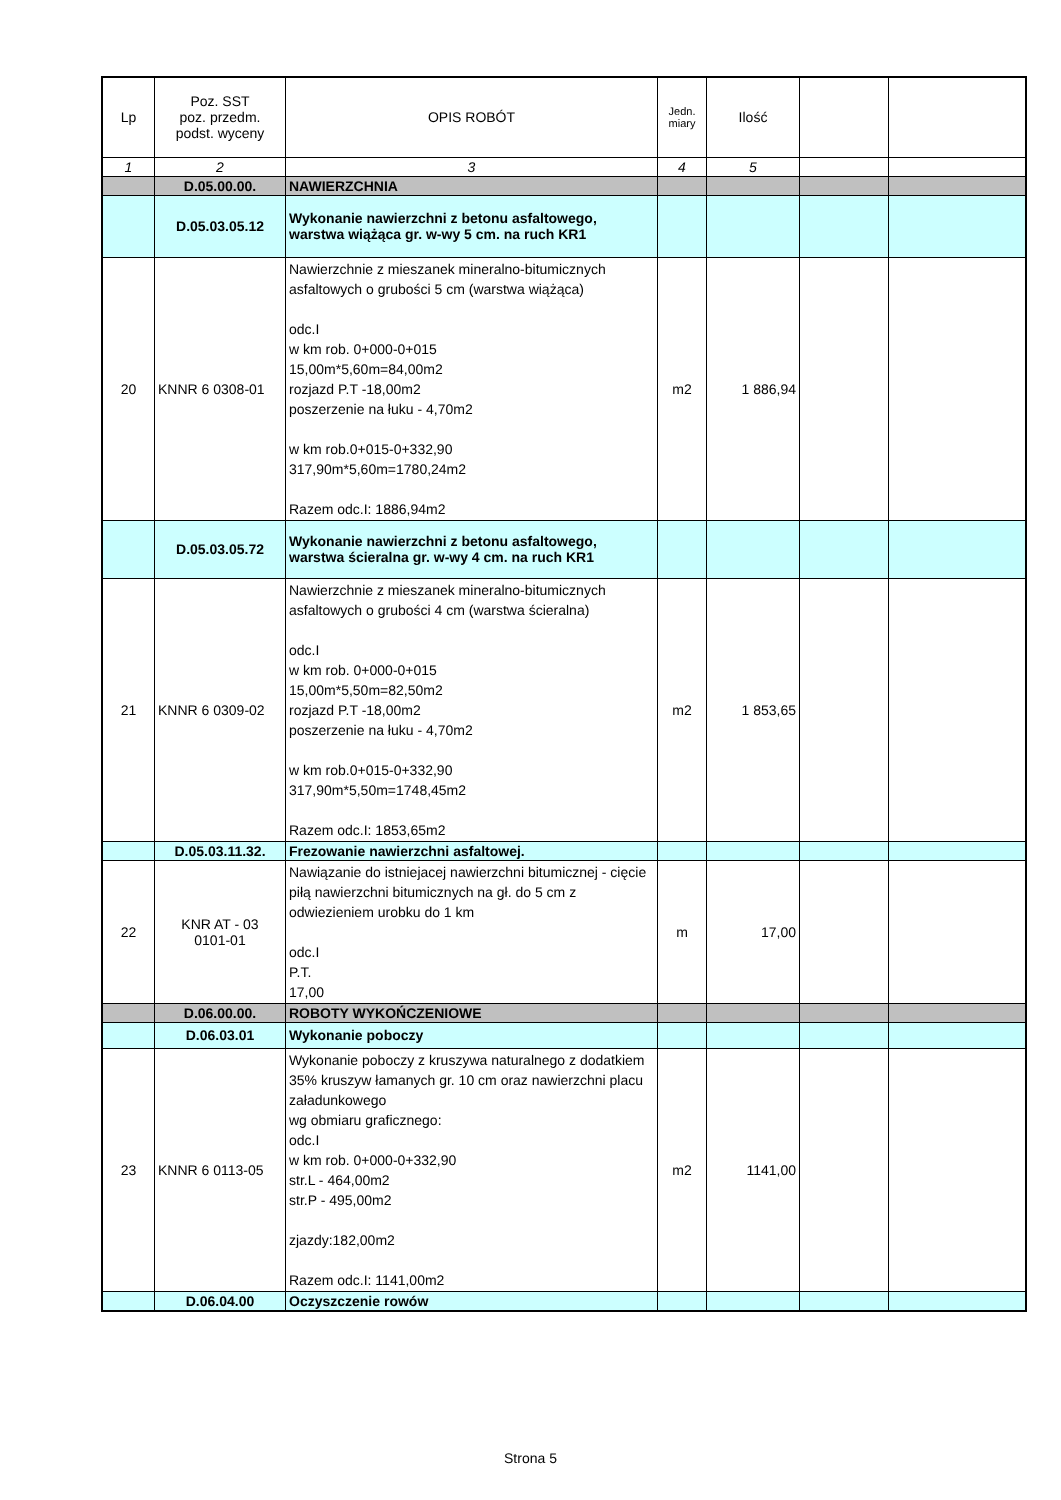| Lp | Poz. SST poz. przedm. podst. wyceny | OPIS ROBÓT | Jedn. miary | Ilość | | |
| --- | --- | --- | --- | --- | --- | --- |
| 1 | 2 | 3 | 4 | 5 | | |
| | D.05.00.00. | NAWIERZCHNIA | | | | |
| | D.05.03.05.12 | Wykonanie nawierzchni z betonu asfaltowego, warstwa wiążąca gr. w-wy 5 cm. na ruch KR1 | | | | |
| 20 | KNNR 6 0308-01 | Nawierzchnie z mieszanek mineralno-bitumicznych asfaltowych o grubości 5 cm (warstwa wiążąca) odc.I w km rob. 0+000-0+015 15,00m*5,60m=84,00m2 rozjazd P.T -18,00m2 poszerzenie na łuku - 4,70m2 w km rob.0+015-0+332,90 317,90m*5,60m=1780,24m2 Razem odc.I: 1886,94m2 | m2 | 1 886,94 | | |
| | D.05.03.05.72 | Wykonanie nawierzchni z betonu asfaltowego, warstwa ścieralna gr. w-wy 4 cm. na ruch KR1 | | | | |
| 21 | KNNR 6 0309-02 | Nawierzchnie z mieszanek mineralno-bitumicznych asfaltowych o grubości 4 cm (warstwa ścieralna) odc.I w km rob. 0+000-0+015 15,00m*5,50m=82,50m2 rozjazd P.T -18,00m2 poszerzenie na łuku - 4,70m2 w km rob.0+015-0+332,90 317,90m*5,50m=1748,45m2 Razem odc.I: 1853,65m2 | m2 | 1 853,65 | | |
| | D.05.03.11.32. | Frezowanie nawierzchni asfaltowej. | | | | |
| 22 | KNR AT - 03 0101-01 | Nawiązanie do istniejacej nawierzchni bitumicznej - cięcie piłą nawierzchni bitumicznych na gł. do 5 cm z odwiezieniem urobku do 1 km odc.I P.T. 17,00 | m | 17,00 | | |
| | D.06.00.00. | ROBOTY WYKOŃCZENIOWE | | | | |
| | D.06.03.01 | Wykonanie poboczy | | | | |
| 23 | KNNR 6 0113-05 | Wykonanie poboczy z kruszywa naturalnego z dodatkiem 35% kruszyw łamanych gr. 10 cm oraz nawierzchni placu załadunkowego wg obmiaru graficznego: odc.I w km rob. 0+000-0+332,90 str.L - 464,00m2 str.P - 495,00m2 zjazdy:182,00m2 Razem odc.I: 1141,00m2 | m2 | 1141,00 | | |
| | D.06.04.00 | Oczyszczenie rowów | | | | |
Strona 5